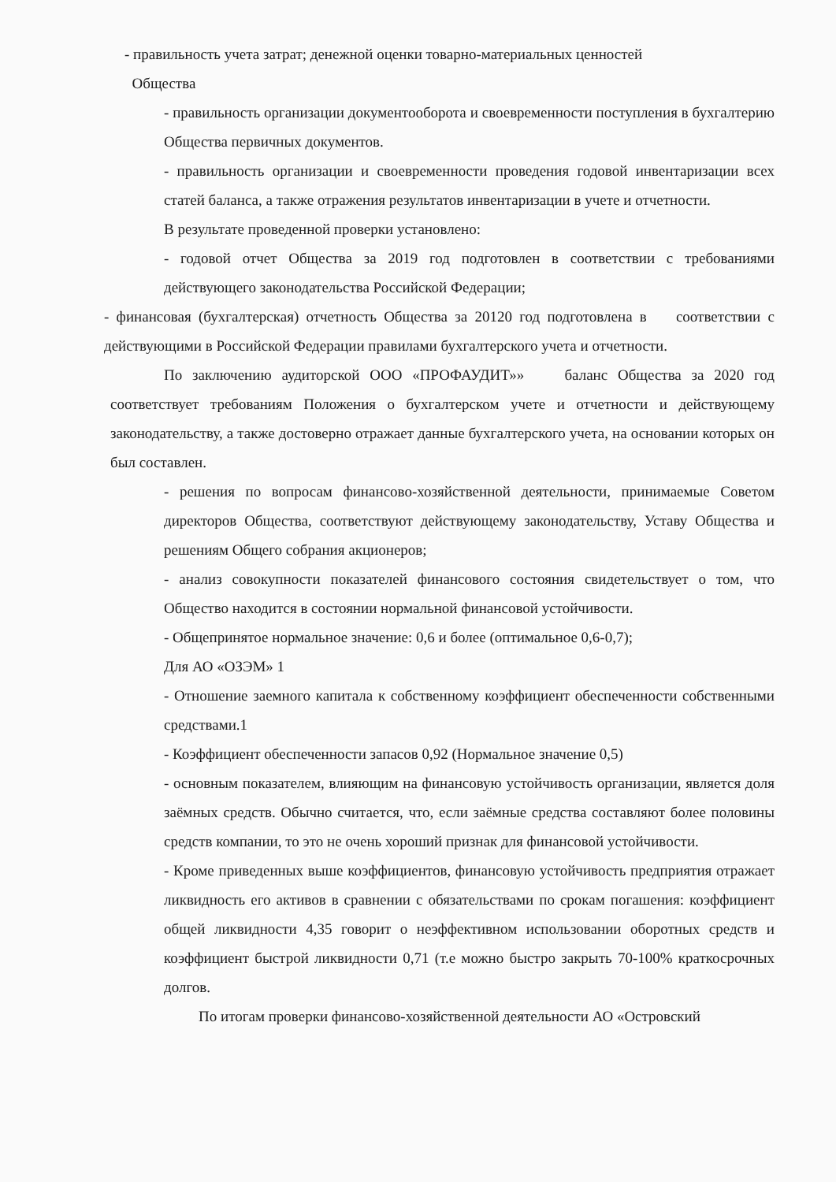- правильность учета затрат; денежной оценки товарно-материальных ценностей
Общества
- правильность организации документооборота и своевременности поступления в бухгалтерию Общества первичных документов.
- правильность организации и своевременности проведения годовой инвентаризации всех статей баланса, а также отражения результатов инвентаризации в учете и отчетности.
В результате проведенной проверки установлено:
- годовой отчет Общества за 2019 год подготовлен в соответствии с требованиями действующего законодательства Российской Федерации;
- финансовая (бухгалтерская) отчетность Общества за 20120 год подготовлена в соответствии с действующими в Российской Федерации правилами бухгалтерского учета и отчетности.
По заключению аудиторской ООО «ПРОФАУДИТ»» баланс Общества за 2020 год соответствует требованиям Положения о бухгалтерском учете и отчетности и действующему законодательству, а также достоверно отражает данные бухгалтерского учета, на основании которых он был составлен.
- решения по вопросам финансово-хозяйственной деятельности, принимаемые Советом директоров Общества, соответствуют действующему законодательству, Уставу Общества и решениям Общего собрания акционеров;
- анализ совокупности показателей финансового состояния свидетельствует о том, что Общество находится в состоянии нормальной финансовой устойчивости.
- Общепринятое нормальное значение: 0,6 и более (оптимальное 0,6-0,7);
Для АО «ОЗЭМ» 1
- Отношение заемного капитала к собственному коэффициент обеспеченности собственными средствами.1
- Коэффициент обеспеченности запасов 0,92 (Нормальное значение 0,5)
- основным показателем, влияющим на финансовую устойчивость организации, является доля заёмных средств. Обычно считается, что, если заёмные средства составляют более половины средств компании, то это не очень хороший признак для финансовой устойчивости.
- Кроме приведенных выше коэффициентов, финансовую устойчивость предприятия отражает ликвидность его активов в сравнении с обязательствами по срокам погашения: коэффициент общей ликвидности 4,35 говорит о неэффективном использовании оборотных средств и коэффициент быстрой ликвидности 0,71 (т.е можно быстро закрыть 70-100% краткосрочных долгов.
По итогам проверки финансово-хозяйственной деятельности АО «Островский